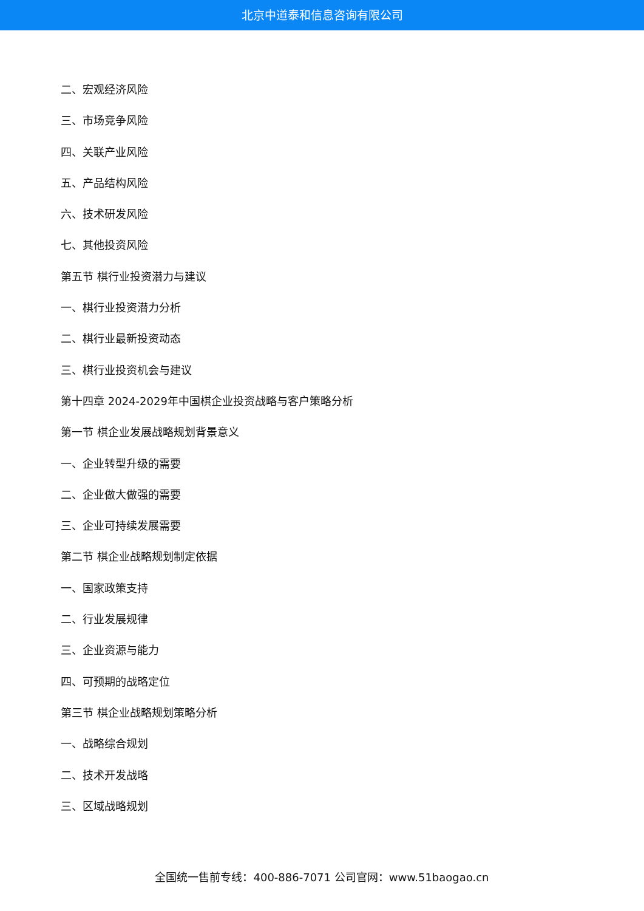北京中道泰和信息咨询有限公司
二、宏观经济风险
三、市场竞争风险
四、关联产业风险
五、产品结构风险
六、技术研发风险
七、其他投资风险
第五节 棋行业投资潜力与建议
一、棋行业投资潜力分析
二、棋行业最新投资动态
三、棋行业投资机会与建议
第十四章 2024-2029年中国棋企业投资战略与客户策略分析
第一节 棋企业发展战略规划背景意义
一、企业转型升级的需要
二、企业做大做强的需要
三、企业可持续发展需要
第二节 棋企业战略规划制定依据
一、国家政策支持
二、行业发展规律
三、企业资源与能力
四、可预期的战略定位
第三节 棋企业战略规划策略分析
一、战略综合规划
二、技术开发战略
三、区域战略规划
全国统一售前专线：400-886-7071 公司官网：www.51baogao.cn